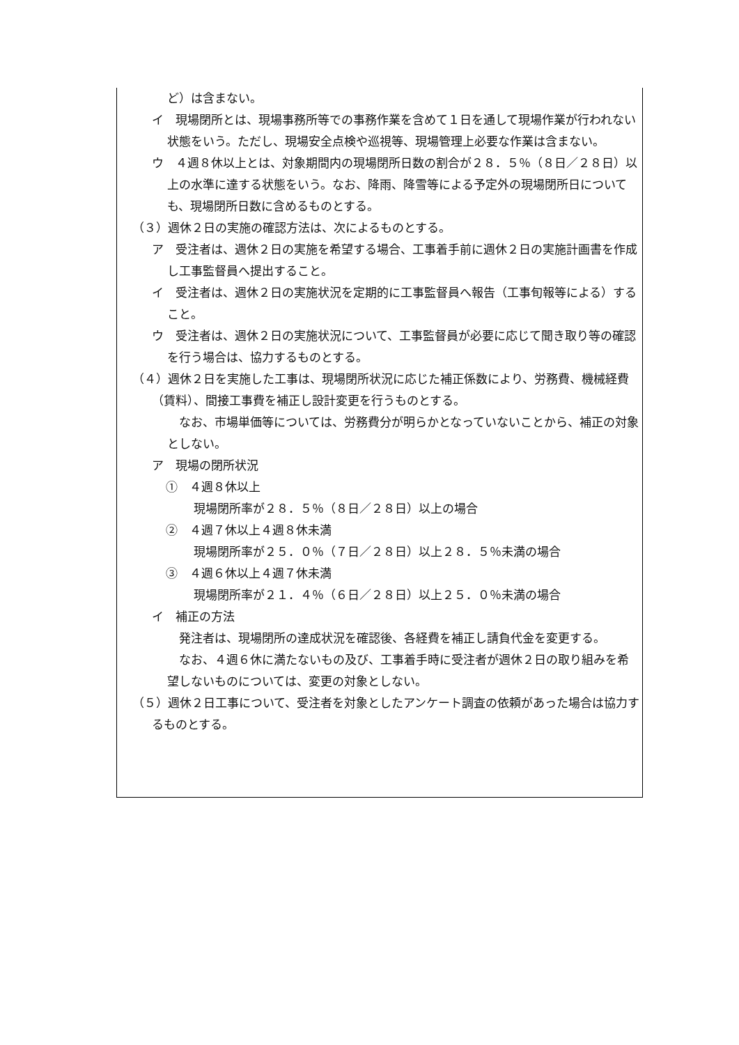ど）は含まない。
イ　現場閉所とは、現場事務所等での事務作業を含めて１日を通して現場作業が行われない状態をいう。ただし、現場安全点検や巡視等、現場管理上必要な作業は含まない。
ウ　４週８休以上とは、対象期間内の現場閉所日数の割合が２８．５％（８日／２８日）以上の水準に達する状態をいう。なお、降雨、降雪等による予定外の現場閉所日についても、現場閉所日数に含めるものとする。
（３）週休２日の実施の確認方法は、次によるものとする。
ア　受注者は、週休２日の実施を希望する場合、工事着手前に週休２日の実施計画書を作成し工事監督員へ提出すること。
イ　受注者は、週休２日の実施状況を定期的に工事監督員へ報告（工事旬報等による）すること。
ウ　受注者は、週休２日の実施状況について、工事監督員が必要に応じて聞き取り等の確認を行う場合は、協力するものとする。
（４）週休２日を実施した工事は、現場閉所状況に応じた補正係数により、労務費、機械経費（賃料）、間接工事費を補正し設計変更を行うものとする。
　なお、市場単価等については、労務費分が明らかとなっていないことから、補正の対象としない。
ア　現場の閉所状況
①　４週８休以上
現場閉所率が２８．５％（８日／２８日）以上の場合
②　４週７休以上４週８休未満
現場閉所率が２５．０％（７日／２８日）以上２８．５％未満の場合
③　４週６休以上４週７休未満
現場閉所率が２１．４％（６日／２８日）以上２５．０％未満の場合
イ　補正の方法
　発注者は、現場閉所の達成状況を確認後、各経費を補正し請負代金を変更する。
　なお、４週６休に満たないもの及び、工事着手時に受注者が週休２日の取り組みを希望しないものについては、変更の対象としない。
（５）週休２日工事について、受注者を対象としたアンケート調査の依頼があった場合は協力するものとする。